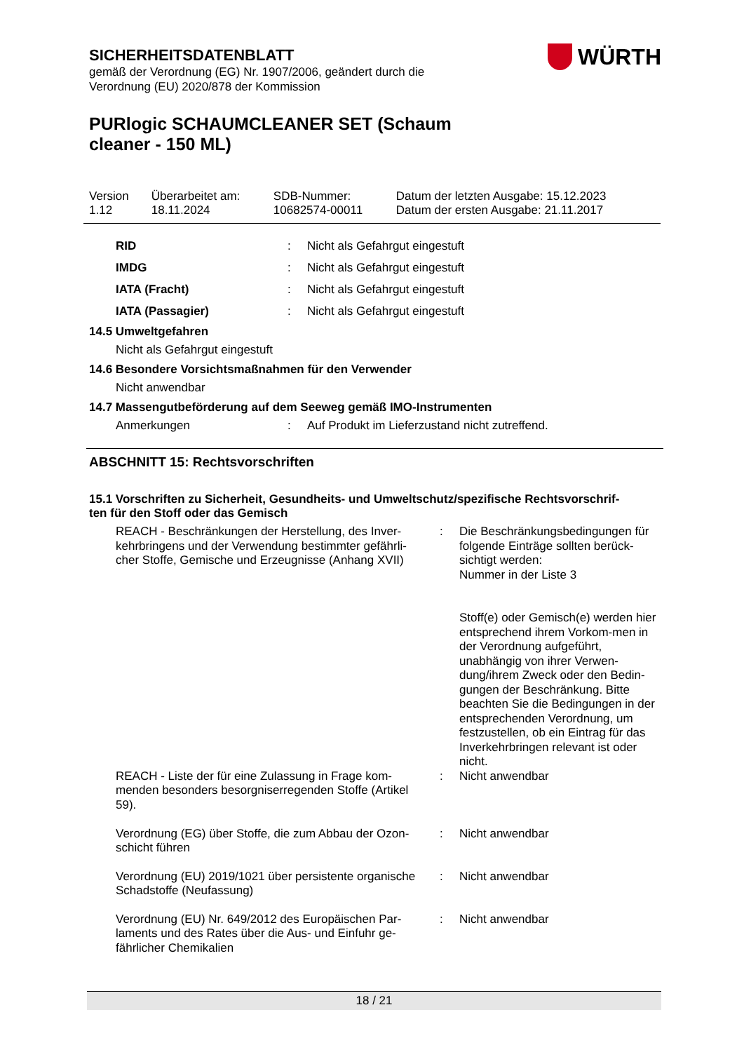WÜRTH
SICHERHEITSDATENBLATT
gemäß der Verordnung (EG) Nr. 1907/2006, geändert durch die
Verordnung (EU) 2020/878 der Kommission
PURlogic SCHAUMCLEANER SET (Schaum
cleaner - 150 ML)
| Version 1.12 | Überarbeitet am: 18.11.2024 | SDB-Nummer: 10682574-00011 | Datum der letzten Ausgabe: 15.12.2023 Datum der ersten Ausgabe: 21.11.2017 |
| RID | : | Nicht als Gefahrgut eingestuft |
| IMDG | : | Nicht als Gefahrgut eingestuft |
| IATA (Fracht) | : | Nicht als Gefahrgut eingestuft |
| IATA (Passagier) | : | Nicht als Gefahrgut eingestuft |
14.5 Umweltgefahren
Nicht als Gefahrgut eingestuft
14.6 Besondere Vorsichtsmaßnahmen für den Verwender
Nicht anwendbar
14.7 Massengutbeförderung auf dem Seeweg gemäß IMO-Instrumenten
| Anmerkungen | : | Auf Produkt im Lieferzustand nicht zutreffend. |
ABSCHNITT 15: Rechtsvorschriften
15.1 Vorschriften zu Sicherheit, Gesundheits- und Umweltschutz/spezifische Rechtsvorschrif-
ten für den Stoff oder das Gemisch
| REACH - Beschränkungen der Herstellung, des Inver- kehrbringens und der Verwendung bestimmter gefährli- cher Stoffe, Gemische und Erzeugnisse (Anhang XVII) | : | Die Beschränkungsbedingungen für folgende Einträge sollten berück-sichtigt werden: Nummer in der Liste 3 Stoff(e) oder Gemisch(e) werden hier entsprechend ihrem Vorkom-men in der Verordnung aufgeführt, unabhängig von ihrer Verwen-dung/ihrem Zweck oder den Bedin-gungen der Beschränkung. Bitte beachten Sie die Bedingungen in der entsprechenden Verordnung, um festzustellen, ob ein Eintrag für das Inverkehrbringen relevant ist oder nicht. |
| REACH - Liste der für eine Zulassung in Frage kom- menden besonders besorgniserregenden Stoffe (Artikel 59). | : | Nicht anwendbar |
| Verordnung (EG) über Stoffe, die zum Abbau der Ozon- schicht führen | : | Nicht anwendbar |
| Verordnung (EU) 2019/1021 über persistente organische Schadstoffe (Neufassung) | : | Nicht anwendbar |
| Verordnung (EU) Nr. 649/2012 des Europäischen Par- laments und des Rates über die Aus- und Einfuhr ge- fährlicher Chemikalien | : | Nicht anwendbar |
18 / 21